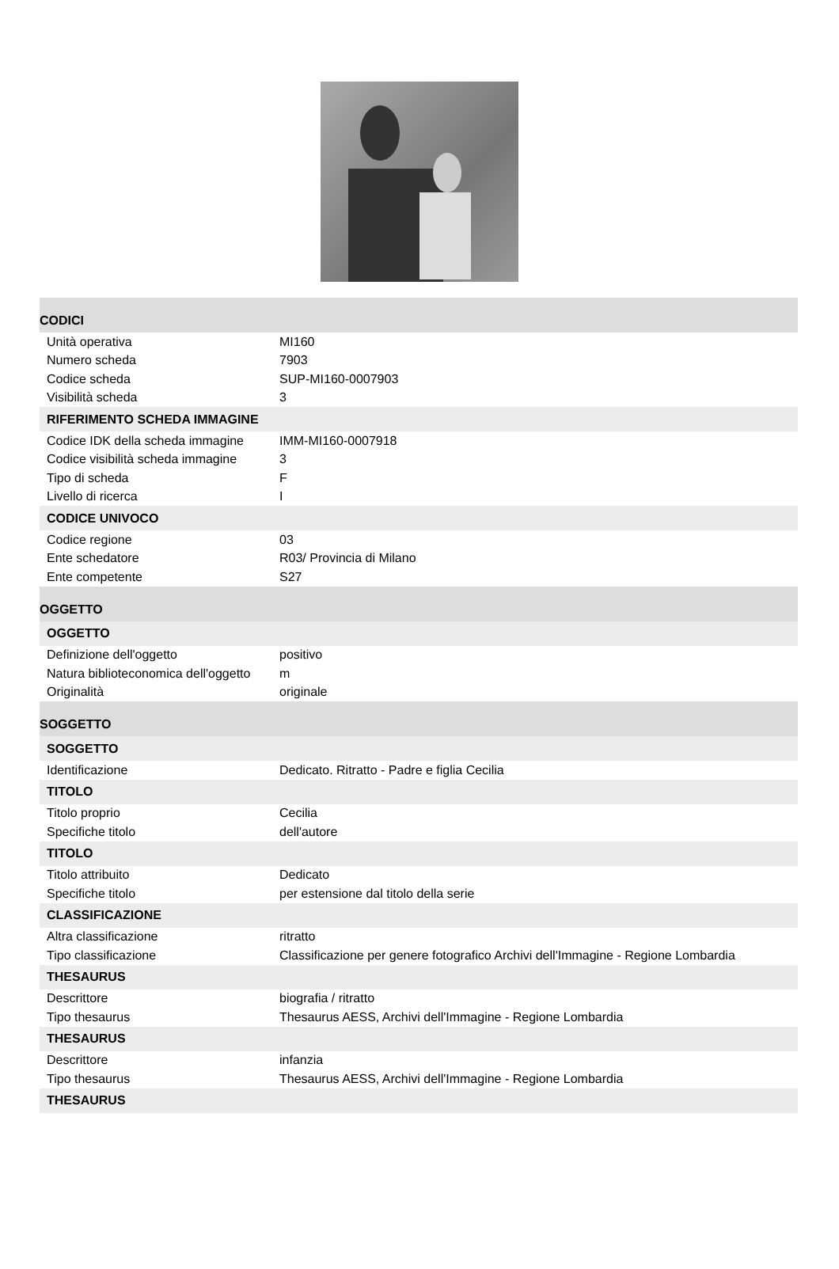| CODICI | |
| --- | --- |
| Unità operativa | MI160 |
| Numero scheda | 7903 |
| Codice scheda | SUP-MI160-0007903 |
| Visibilità scheda | 3 |
| RIFERIMENTO SCHEDA IMMAGINE | |
| Codice IDK della scheda immagine | IMM-MI160-0007918 |
| Codice visibilità scheda immagine | 3 |
| Tipo di scheda | F |
| Livello di ricerca | I |
| CODICE UNIVOCO | |
| Codice regione | 03 |
| Ente schedatore | R03/ Provincia di Milano |
| Ente competente | S27 |
| OGGETTO | |
| OGGETTO | |
| Definizione dell'oggetto | positivo |
| Natura biblioteconomica dell'oggetto | m |
| Originalità | originale |
| SOGGETTO | |
| SOGGETTO | |
| Identificazione | Dedicato. Ritratto - Padre e figlia Cecilia |
| TITOLO | |
| Titolo proprio | Cecilia |
| Specifiche titolo | dell'autore |
| TITOLO | |
| Titolo attribuito | Dedicato |
| Specifiche titolo | per estensione dal titolo della serie |
| CLASSIFICAZIONE | |
| Altra classificazione | ritratto |
| Tipo classificazione | Classificazione per genere fotografico Archivi dell'Immagine - Regione Lombardia |
| THESAURUS | |
| Descrittore | biografia / ritratto |
| Tipo thesaurus | Thesaurus AESS, Archivi dell'Immagine - Regione Lombardia |
| THESAURUS | |
| Descrittore | infanzia |
| Tipo thesaurus | Thesaurus AESS, Archivi dell'Immagine - Regione Lombardia |
| THESAURUS | |